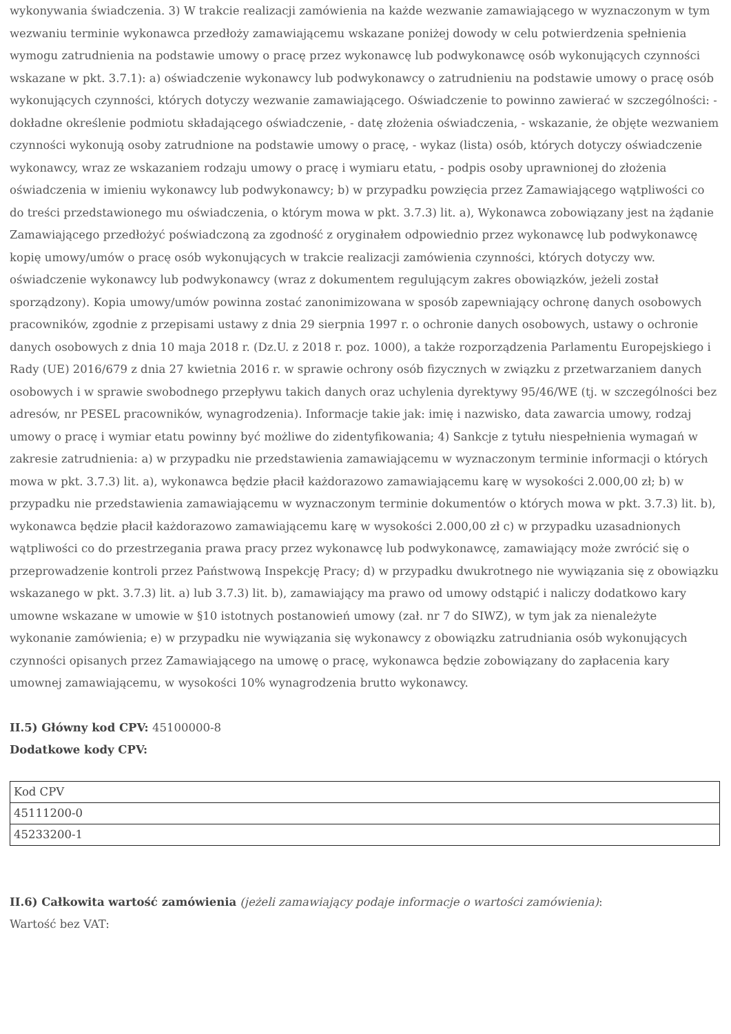wykonywania świadczenia. 3) W trakcie realizacji zamówienia na każde wezwanie zamawiającego w wyznaczonym w tym wezwaniu terminie wykonawca przedłoży zamawiającemu wskazane poniżej dowody w celu potwierdzenia spełnienia wymogu zatrudnienia na podstawie umowy o pracę przez wykonawcę lub podwykonawcę osób wykonujących czynności wskazane w pkt. 3.7.1): a) oświadczenie wykonawcy lub podwykonawcy o zatrudnieniu na podstawie umowy o pracę osób wykonujących czynności, których dotyczy wezwanie zamawiającego. Oświadczenie to powinno zawierać w szczególności: - dokładne określenie podmiotu składającego oświadczenie, - datę złożenia oświadczenia, - wskazanie, że objęte wezwaniem czynności wykonują osoby zatrudnione na podstawie umowy o pracę, - wykaz (lista) osób, których dotyczy oświadczenie wykonawcy, wraz ze wskazaniem rodzaju umowy o pracę i wymiaru etatu, - podpis osoby uprawnionej do złożenia oświadczenia w imieniu wykonawcy lub podwykonawcy; b) w przypadku powzięcia przez Zamawiającego wątpliwości co do treści przedstawionego mu oświadczenia, o którym mowa w pkt. 3.7.3) lit. a), Wykonawca zobowiązany jest na żądanie Zamawiającego przedłożyć poświadczoną za zgodność z oryginałem odpowiednio przez wykonawcę lub podwykonawcę kopię umowy/umów o pracę osób wykonujących w trakcie realizacji zamówienia czynności, których dotyczy ww. oświadczenie wykonawcy lub podwykonawcy (wraz z dokumentem regulującym zakres obowiązków, jeżeli został sporządzony). Kopia umowy/umów powinna zostać zanonimizowana w sposób zapewniający ochronę danych osobowych pracowników, zgodnie z przepisami ustawy z dnia 29 sierpnia 1997 r. o ochronie danych osobowych, ustawy o ochronie danych osobowych z dnia 10 maja 2018 r. (Dz.U. z 2018 r. poz. 1000), a także rozporządzenia Parlamentu Europejskiego i Rady (UE) 2016/679 z dnia 27 kwietnia 2016 r. w sprawie ochrony osób fizycznych w związku z przetwarzaniem danych osobowych i w sprawie swobodnego przepływu takich danych oraz uchylenia dyrektywy 95/46/WE (tj. w szczególności bez adresów, nr PESEL pracowników, wynagrodzenia). Informacje takie jak: imię i nazwisko, data zawarcia umowy, rodzaj umowy o pracę i wymiar etatu powinny być możliwe do zidentyfikowania; 4) Sankcje z tytułu niespełnienia wymagań w zakresie zatrudnienia: a) w przypadku nie przedstawienia zamawiającemu w wyznaczonym terminie informacji o których mowa w pkt. 3.7.3) lit. a), wykonawca będzie płacił każdorazowo zamawiającemu karę w wysokości 2.000,00 zł; b) w przypadku nie przedstawienia zamawiającemu w wyznaczonym terminie dokumentów o których mowa w pkt. 3.7.3) lit. b), wykonawca będzie płacił każdorazowo zamawiającemu karę w wysokości 2.000,00 zł c) w przypadku uzasadnionych wątpliwości co do przestrzegania prawa pracy przez wykonawcę lub podwykonawcę, zamawiający może zwrócić się o przeprowadzenie kontroli przez Państwową Inspekcję Pracy; d) w przypadku dwukrotnego nie wywiązania się z obowiązku wskazanego w pkt. 3.7.3) lit. a) lub 3.7.3) lit. b), zamawiający ma prawo od umowy odstąpić i naliczy dodatkowo kary umowne wskazane w umowie w §10 istotnych postanowień umowy (zał. nr 7 do SIWZ), w tym jak za nienależyte wykonanie zamówienia; e) w przypadku nie wywiązania się wykonawcy z obowiązku zatrudniania osób wykonujących czynności opisanych przez Zamawiającego na umowę o pracę, wykonawca będzie zobowiązany do zapłacenia kary umownej zamawiającemu, w wysokości 10% wynagrodzenia brutto wykonawcy.
II.5) Główny kod CPV: 45100000-8
Dodatkowe kody CPV:
| Kod CPV |
| 45111200-0 |
| 45233200-1 |
II.6) Całkowita wartość zamówienia (jeżeli zamawiający podaje informacje o wartości zamówienia):
Wartość bez VAT: